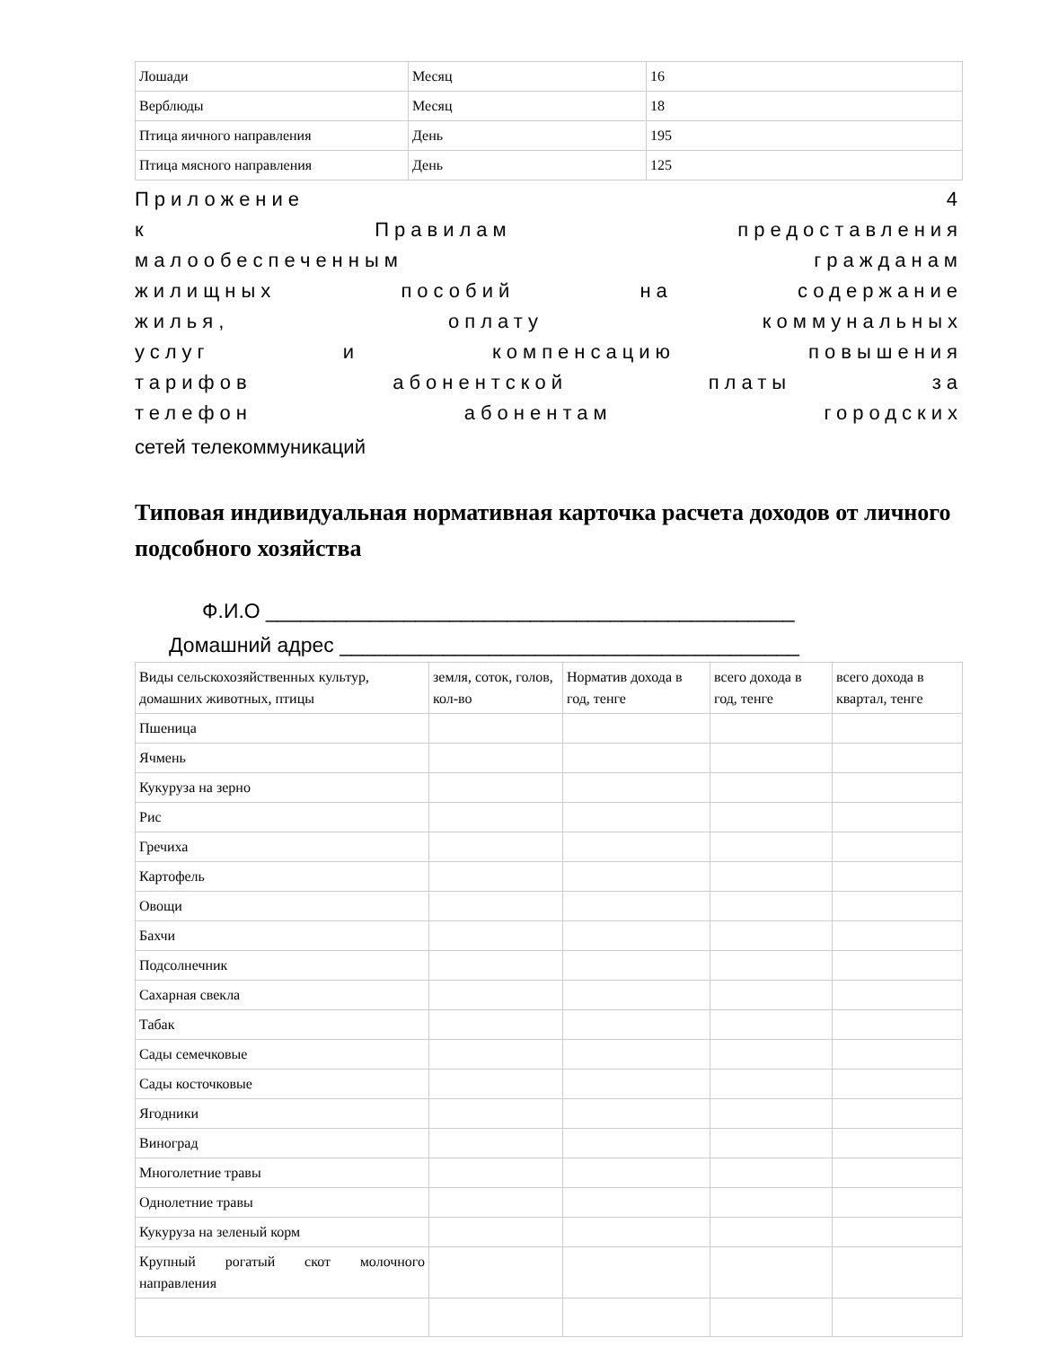| Лошади | Месяц | 16 |
| Верблюды | Месяц | 18 |
| Птица яичного направления | День | 195 |
| Птица мясного направления | День | 125 |
Приложение 4
к Правилам предоставления
малообеспеченным гражданам
жилищных пособий на содержание
жилья, оплату коммунальных
услуг и компенсацию повышения
тарифов абонентской платы за
телефон абонентам городских
сетей телекоммуникаций
Типовая индивидуальная нормативная карточка расчета доходов от личного подсобного хозяйства
Ф.И.О ______________________________________________
Домашний адрес ________________________________________
| Виды сельскохозяйственных культур, домашних животных, птицы | земля, соток, голов, кол-во | Норматив дохода в год, тенге | всего дохода в год, тенге | всего дохода в квартал, тенге |
| Пшеница | | | | |
| Ячмень | | | | |
| Кукуруза на зерно | | | | |
| Рис | | | | |
| Гречиха | | | | |
| Картофель | | | | |
| Овощи | | | | |
| Бахчи | | | | |
| Подсолнечник | | | | |
| Сахарная свекла | | | | |
| Табак | | | | |
| Сады семечковые | | | | |
| Сады косточковые | | | | |
| Ягодники | | | | |
| Виноград | | | | |
| Многолетние травы | | | | |
| Однолетние травы | | | | |
| Кукуруза на зеленый корм | | | | |
| Крупный рогатый скот молочного направления | | | | |